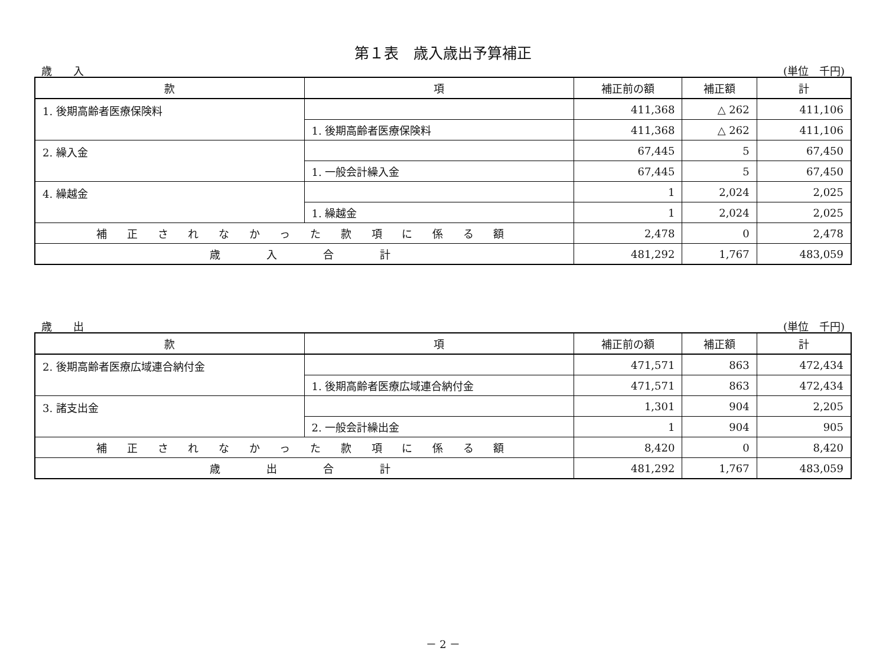第１表　歳入歳出予算補正
歳　　入 (単位　千円)
| 款 | 項 | 補正前の額 | 補正額 | 計 |
| --- | --- | --- | --- | --- |
| 1. 後期高齢者医療保険料 | | 411,368 | △ 262 | 411,106 |
| | 1. 後期高齢者医療保険料 | 411,368 | △ 262 | 411,106 |
| 2. 繰入金 | | 67,445 | 5 | 67,450 |
| | 1. 一般会計繰入金 | 67,445 | 5 | 67,450 |
| 4. 繰越金 | | 1 | 2,024 | 2,025 |
| | 1. 繰越金 | 1 | 2,024 | 2,025 |
| 補 正 さ れ な か っ た 款 項 に 係 る 額 | | 2,478 | 0 | 2,478 |
| 歳 入 合 計 | | 481,292 | 1,767 | 483,059 |
歳　　出 (単位　千円)
| 款 | 項 | 補正前の額 | 補正額 | 計 |
| --- | --- | --- | --- | --- |
| 2. 後期高齢者医療広域連合納付金 | | 471,571 | 863 | 472,434 |
| | 1. 後期高齢者医療広域連合納付金 | 471,571 | 863 | 472,434 |
| 3. 諸支出金 | | 1,301 | 904 | 2,205 |
| | 2. 一般会計繰出金 | 1 | 904 | 905 |
| 補 正 さ れ な か っ た 款 項 に 係 る 額 | | 8,420 | 0 | 8,420 |
| 歳 出 合 計 | | 481,292 | 1,767 | 483,059 |
－ 2 －